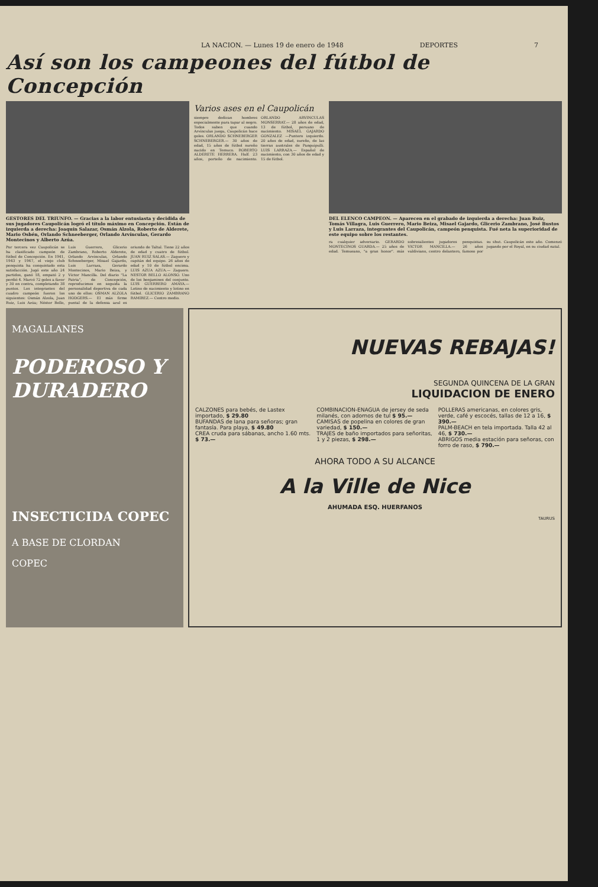LA NACION. — Lunes 19 de enero de 1948 DEPORTES 7
Así son los campeones del fútbol de Concepción
GESTORES DEL TRIUNFO. — Gracias a la labor entusiasta y decidida de sus jugadores Caupolicán logró el título máximo en Concepción. Están de izquierda a derecha: Joaquín Salazar, Osmán Alzola, Roberto de Alderete, Mario Osbén, Orlando Schneeberger, Orlando Arvínculas, Gerardo Montecinos y Alberto Azúa.
Por tercera vez Caupolicán se ha clasificado campeón de fútbol de Concepción. En 1941, 1943 y 1947, el viejo club penquista ha conquistado esta satisfacción. Jugó este año 24 partidos, ganó 18, empató 2 y perdió 4. Marcó 72 goles a favor y 30 en contra, completando 38 puntos. Los integrantes del cuadro campeón fueron los siguientes: Osmán Alzola, Juan Ruiz, Luis Azúa; Néstor Bello, Luis Guerrero, Glicerio Zambrano, Roberto Alderete, Orlando Arvínculas, Orlando Schneeberger, Misael Gajardo, Luis Larraza, Gerardo Montecinos, Mario Beiza, y Víctor Mancilla. Del diario "La Patria", de Concepción, reproducimos en seguida la personalidad deportiva de cada uno de ellos: OSMAN ALZOLA HODGERS.— El más firme puntal de la defensa azul es oriundo de Taltal. Tiene 22 años de edad y cuatro de fútbol. JUAN RUIZ SALAS.— Zaguero y capitán del equipo. 26 años de edad y 10 de fútbol encima. LUIS AZUA AZUA.— Zaguero. NESTOR BELLO ALONSO. Uno de los benjamines del conjunto. LUIS GUERRERO AMAYA.— Lotino de nacimiento y lotino en fútbol. GLICERIO ZAMBRANO RAMIREZ.— Centro medio.
Varios ases en el Caupolicán
siempre dedican hombres especialmente para tapar al negro. Todos saben que cuando Arvínculas juega, Caupolicán hace goles. ORLANDO SCHNEBERGER SCHNEBERGER.— 30 años de edad, 15 años de fútbol sureño nacido en Temuco. ROBERTO ALDERETE HERRERA. Half. 23 años, porteño de nacimiento. ORLANDO ARVINCULAS MONSERRAT.— 28 años de edad, 13 de fútbol, peruano de nacimiento. MISAEL GAJARDO GONZALEZ —Puntero izquierdo. 20 años de edad, sureño, de las tierras australes de Panguipulli. LUIS LARRAZA.— Español de nacimiento, con 30 años de edad y 15 de fútbol.
DEL ELENCO CAMPEON. — Aparecen en el grabado de izquierda a derecha: Juan Ruiz, Tomás Villagra, Luis Guerrero, Mario Beiza, Misael Gajardo, Glicerio Zambrano, José Bustos y Luis Larraza, integrantes del Caupolicán, campeón penquista. Fué neta la superioridad de este equipo sobre los restantes.
ra cualquier adversario. GERARDO MONTECINOS GUARDA.— 25 años de edad. Temueano, "a gran honor". más sobresalientes jugadores penquistas. VICTOR MANCILLA.— 26 años valdiviano, centro delantero, famoso por su shut. Caupolicán este año. Comenzó jugando por el Royal, en su ciudad natal.
MAGALLANES
PODEROSO Y DURADERO
INSECTICIDA COPEC
A BASE DE CLORDAN
COPEC
NUEVAS REBAJAS!
SEGUNDA QUINCENA DE LA GRAN
LIQUIDACION DE ENERO
CALZONES para bebés, de Lastex importado, $ 29.80
BUFANDAS de lana para señoras; gran fantasía. Para playa, $ 49.80
CREA cruda para sábanas, ancho 1.60 mts. $ 73.—
COMBINACION-ENAGUA de jersey de seda milanés, con adornos de tul $ 95.—
CAMISAS de popelina en colores de gran variedad, $ 150.—
TRAJES de baño importados para señoritas, 1 y 2 piezas, $ 298.—
POLLERAS americanas, en colores gris, verde, café y escocés, tallas de 12 a 16, $ 390.—
PALM-BEACH en tela importada. Talla 42 al 46, $ 730.—
ABRIGOS media estación para señoras, con forro de raso, $ 790.—
AHORA TODO A SU ALCANCE
A la Ville de Nice
AHUMADA ESQ. HUERFANOS
TAURUS